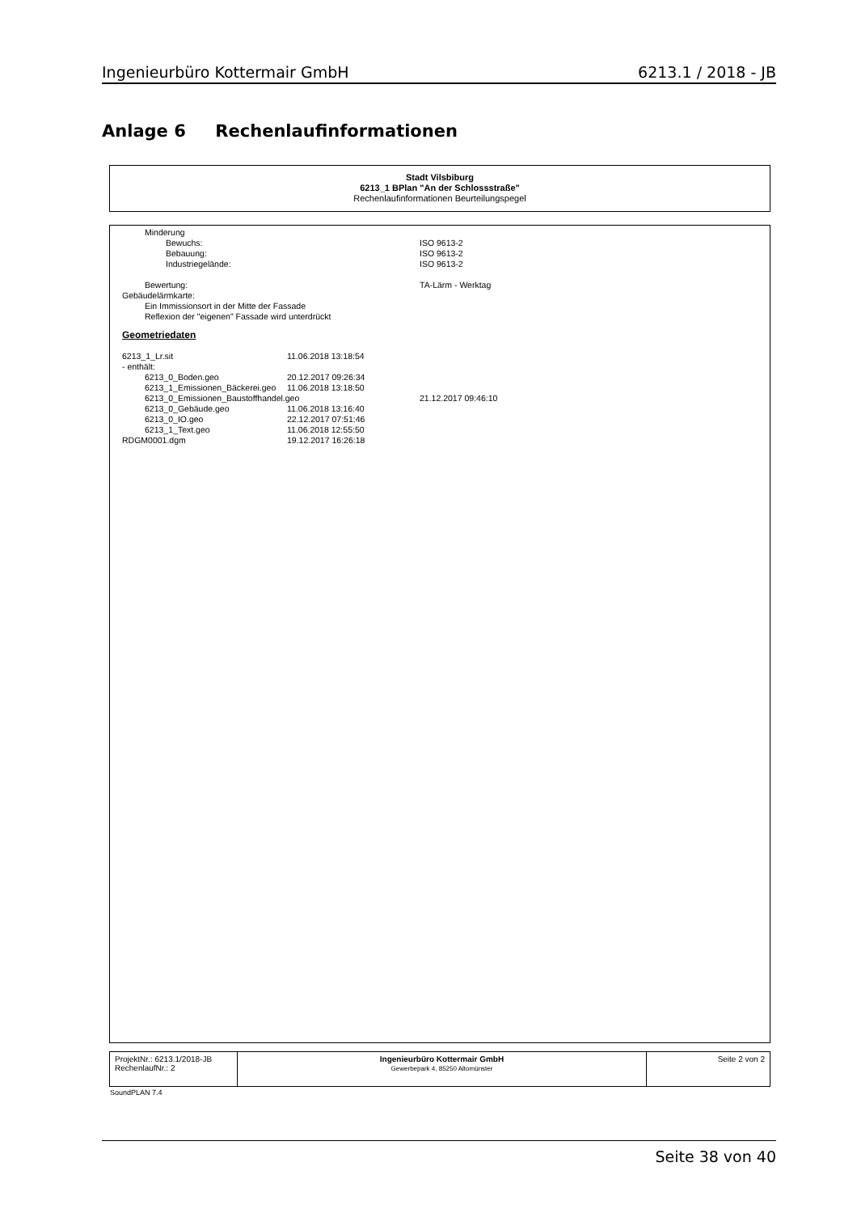Ingenieurbüro Kottermair GmbH 6213.1 / 2018 - JB
Anlage 6 Rechenlaufinformationen
Stadt Vilsbiburg
6213_1 BPlan "An der Schlossstraße"
Rechenlaufinformationen Beurteilungspegel
Minderung
Bewuchs: ISO 9613-2
Bebauung: ISO 9613-2
Industriegelände: ISO 9613-2
Bewertung: TA-Lärm - Werktag
Gebäudelärmkarte:
Ein Immissionsort in der Mitte der Fassade
Reflexion der "eigenen" Fassade wird unterdrückt
Geometriedaten
6213_1_Lr.sit 11.06.2018 13:18:54
- enthält:
6213_0_Boden.geo 20.12.2017 09:26:34
6213_1_Emissionen_Bäckerei.geo 11.06.2018 13:18:50
6213_0_Emissionen_Baustoffhandel.geo 21.12.2017 09:46:10
6213_0_Gebäude.geo 11.06.2018 13:16:40
6213_0_IO.geo 22.12.2017 07:51:46
6213_1_Text.geo 11.06.2018 12:55:50
RDGM0001.dgm 19.12.2017 16:26:18
| ProjektNr.: 6213.1/2018-JB RechenlaufNr.: 2 | Ingenieurbüro Kottermair GmbH Gewerbepark 4, 85250 Altomünster | Seite 2 von 2 |
SoundPLAN 7.4
Seite 38 von 40